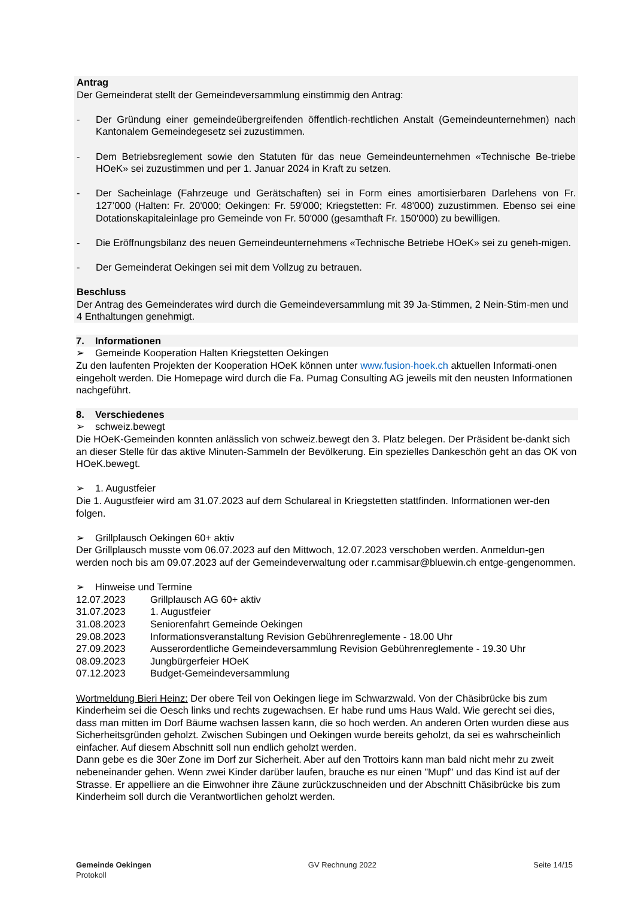Antrag
Der Gemeinderat stellt der Gemeindeversammlung einstimmig den Antrag:
- Der Gründung einer gemeindeübergreifenden öffentlich-rechtlichen Anstalt (Gemeindeunternehmen) nach Kantonalem Gemeindegesetz sei zuzustimmen.
- Dem Betriebsreglement sowie den Statuten für das neue Gemeindeunternehmen «Technische Be-triebe HOeK» sei zuzustimmen und per 1. Januar 2024 in Kraft zu setzen.
- Der Sacheinlage (Fahrzeuge und Gerätschaften) sei in Form eines amortisierbaren Darlehens von Fr. 127’000 (Halten: Fr. 20'000; Oekingen: Fr. 59'000; Kriegstetten: Fr. 48'000) zuzustimmen. Ebenso sei eine Dotationskapitaleinlage pro Gemeinde von Fr. 50'000 (gesamthaft Fr. 150'000) zu bewilligen.
- Die Eröffnungsbilanz des neuen Gemeindeunternehmens «Technische Betriebe HOeK» sei zu geneh-migen.
- Der Gemeinderat Oekingen sei mit dem Vollzug zu betrauen.
Beschluss
Der Antrag des Gemeinderates wird durch die Gemeindeversammlung mit 39 Ja-Stimmen, 2 Nein-Stim-men und 4 Enthaltungen genehmigt.
7. Informationen
➢ Gemeinde Kooperation Halten Kriegstetten Oekingen
Zu den laufenten Projekten der Kooperation HOeK können unter www.fusion-hoek.ch aktuellen Informati-onen eingeholt werden. Die Homepage wird durch die Fa. Pumag Consulting AG jeweils mit den neusten Informationen nachgeführt.
8. Verschiedenes
➢ schweiz.bewegt
Die HOeK-Gemeinden konnten anlässlich von schweiz.bewegt den 3. Platz belegen. Der Präsident be-dankt sich an dieser Stelle für das aktive Minuten-Sammeln der Bevölkerung. Ein spezielles Dankeschön geht an das OK von HOeK.bewegt.
➢ 1. Augustfeier
Die 1. Augustfeier wird am 31.07.2023 auf dem Schulareal in Kriegstetten stattfinden. Informationen wer-den folgen.
➢ Grillplausch Oekingen 60+ aktiv
Der Grillplausch musste vom 06.07.2023 auf den Mittwoch, 12.07.2023 verschoben werden. Anmeldun-gen werden noch bis am 09.07.2023 auf der Gemeindeverwaltung oder r.cammisar@bluewin.ch entge-gengenommen.
➢ Hinweise und Termine
12.07.2023 Grillplausch AG 60+ aktiv
31.07.2023 1. Augustfeier
31.08.2023 Seniorenfahrt Gemeinde Oekingen
29.08.2023 Informationsveranstaltung Revision Gebührenreglemente - 18.00 Uhr
27.09.2023 Ausserordentliche Gemeindeversammlung Revision Gebührenreglemente - 19.30 Uhr
08.09.2023 Jungbürgerfeier HOeK
07.12.2023 Budget-Gemeindeversammlung
Wortmeldung Bieri Heinz: Der obere Teil von Oekingen liege im Schwarzwald. Von der Chäsibrücke bis zum Kinderheim sei die Oesch links und rechts zugewachsen. Er habe rund ums Haus Wald. Wie gerecht sei dies, dass man mitten im Dorf Bäume wachsen lassen kann, die so hoch werden. An anderen Orten wurden diese aus Sicherheitsgründen geholzt. Zwischen Subingen und Oekingen wurde bereits geholzt, da sei es wahrscheinlich einfacher. Auf diesem Abschnitt soll nun endlich geholzt werden.
Dann gebe es die 30er Zone im Dorf zur Sicherheit. Aber auf den Trottoirs kann man bald nicht mehr zu zweit nebeneinander gehen. Wenn zwei Kinder darüber laufen, brauche es nur einen "Mupf" und das Kind ist auf der Strasse. Er appelliere an die Einwohner ihre Zäune zurückzuschneiden und der Abschnitt Chäsibrücke bis zum Kinderheim soll durch die Verantwortlichen geholzt werden.
Gemeinde Oekingen
Protokoll
GV Rechnung 2022 Seite 14/15